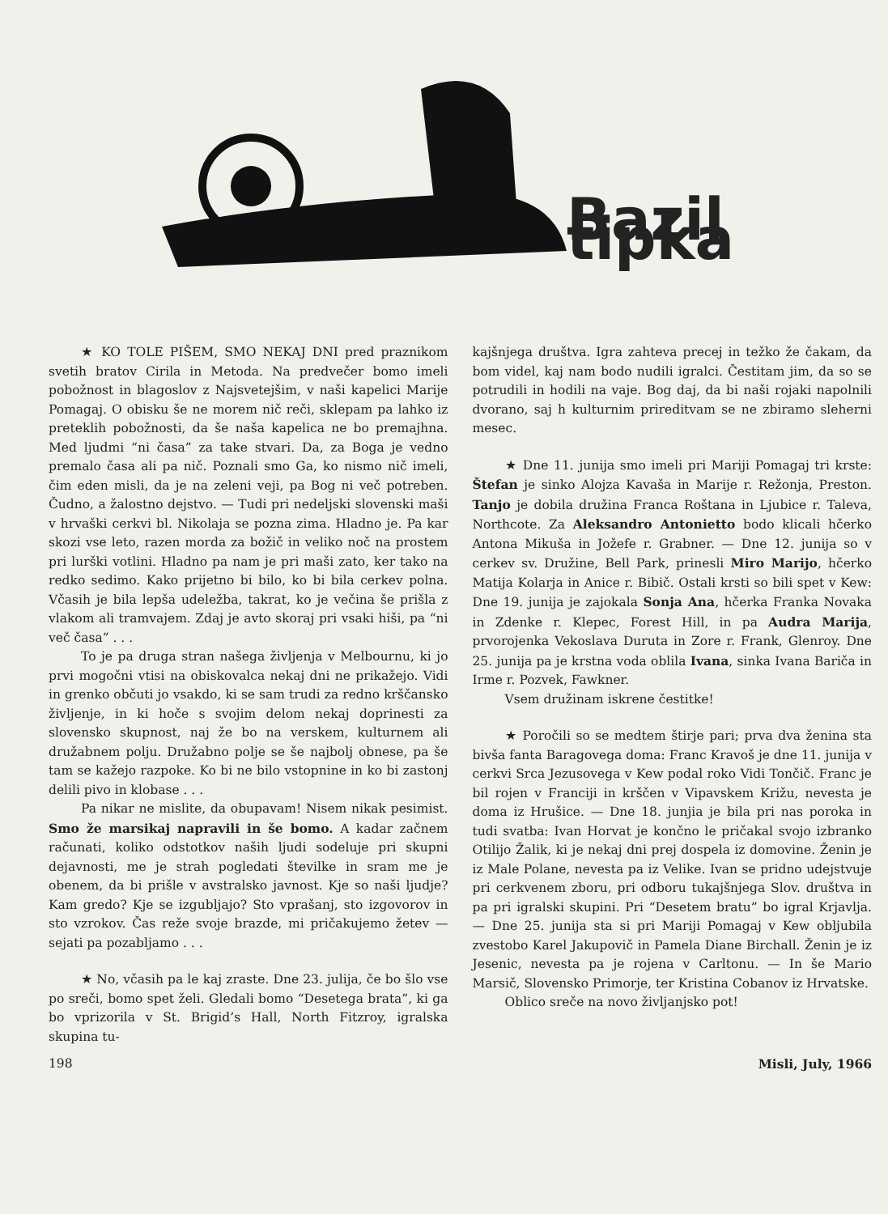Bazil tipka
★ KO TOLE PIŠEM, SMO NEKAJ DNI pred praznikom svetih bratov Cirila in Metoda. Na predvečer bomo imeli pobožnost in blagoslov z Najsvetejšim, v naši kapelici Marije Pomagaj. O obisku še ne morem nič reči, sklepam pa lahko iz preteklih pobožnosti, da še naša kapelica ne bo premajhna. Med ljudmi “ni časa” za take stvari. Da, za Boga je vedno premalo časa ali pa nič. Poznali smo Ga, ko nismo nič imeli, čim eden misli, da je na zeleni veji, pa Bog ni več potreben. Čudno, a žalostno dejstvo. — Tudi pri nedeljski slovenski maši v hrvaški cerkvi bl. Nikolaja se pozna zima. Hladno je. Pa kar skozi vse leto, razen morda za božič in veliko noč na prostem pri lurški votlini. Hladno pa nam je pri maši zato, ker tako na redko sedimo. Kako prijetno bi bilo, ko bi bila cerkev polna. Včasih je bila lepša udeležba, takrat, ko je večina še prišla z vlakom ali tramvajem. Zdaj je avto skoraj pri vsaki hiši, pa “ni več časa” . . .
To je pa druga stran našega življenja v Melbournu, ki jo prvi mogočni vtisi na obiskovalca nekaj dni ne prikažejo. Vidi in grenko občuti jo vsakdo, ki se sam trudi za redno krščansko življenje, in ki hoče s svojim delom nekaj doprinesti za slovensko skupnost, naj že bo na verskem, kulturnem ali družabnem polju. Družabno polje se še najbolj obnese, pa še tam se kažejo razpoke. Ko bi ne bilo vstopnine in ko bi zastonj delili pivo in klobase . . .
Pa nikar ne mislite, da obupavam! Nisem nikak pesimist. Smo že marsikaj napravili in še bomo. A kadar začnem računati, koliko odstotkov naših ljudi sodeluje pri skupni dejavnosti, me je strah pogledati številke in sram me je obenem, da bi prišle v avstralsko javnost. Kje so naši ljudje? Kam gredo? Kje se izgubljajo? Sto vprašanj, sto izgovorov in sto vzrokov. Čas reže svoje brazde, mi pričakujemo žetev — sejati pa pozabljamo . . .
★ No, včasih pa le kaj zraste. Dne 23. julija, če bo šlo vse po sreči, bomo spet želi. Gledali bomo “Desetega brata”, ki ga bo vprizorila v St. Brigid’s Hall, North Fitzroy, igralska skupina tu-
kajšnjega društva. Igra zahteva precej in težko že čakam, da bom videl, kaj nam bodo nudili igralci. Čestitam jim, da so se potrudili in hodili na vaje. Bog daj, da bi naši rojaki napolnili dvorano, saj h kulturnim prireditvam se ne zbiramo sleherni mesec.
★ Dne 11. junija smo imeli pri Mariji Pomagaj tri krste: Štefan je sinko Alojza Kavaša in Marije r. Režonja, Preston. Tanjo je dobila družina Franca Roštana in Ljubice r. Taleva, Northcote. Za Aleksandro Antonietto bodo klicali hčerko Antona Mikuša in Jožefe r. Grabner. — Dne 12. junija so v cerkev sv. Družine, Bell Park, prinesli Miro Marijo, hčerko Matija Kolarja in Anice r. Bibič. Ostali krsti so bili spet v Kew: Dne 19. junija je zajokala Sonja Ana, hčerka Franka Novaka in Zdenke r. Klepec, Forest Hill, in pa Audra Marija, prvorojenka Vekoslava Duruta in Zore r. Frank, Glenroy. Dne 25. junija pa je krstna voda oblila Ivana, sinka Ivana Bariča in Irme r. Pozvek, Fawkner.
Vsem družinam iskrene čestitke!
★ Poročili so se medtem štirje pari; prva dva ženina sta bivša fanta Baragovega doma: Franc Kravoš je dne 11. junija v cerkvi Srca Jezusovega v Kew podal roko Vidi Tončič. Franc je bil rojen v Franciji in krščen v Vipavskem Križu, nevesta je doma iz Hrušice. — Dne 18. junjia je bila pri nas poroka in tudi svatba: Ivan Horvat je končno le pričakal svojo izbranko Otilijo Žalik, ki je nekaj dni prej dospela iz domovine. Ženin je iz Male Polane, nevesta pa iz Velike. Ivan se pridno udejstvuje pri cerkvenem zboru, pri odboru tukajšnjega Slov. društva in pa pri igralski skupini. Pri “Desetem bratu” bo igral Krjavlja. — Dne 25. junija sta si pri Mariji Pomagaj v Kew obljubila zvestobo Karel Jakupovič in Pamela Diane Birchall. Ženin je iz Jesenic, nevesta pa je rojena v Carltonu. — In še Mario Marsič, Slovensko Primorje, ter Kristina Cobanov iz Hrvatske.
Oblico sreče na novo življanjsko pot!
198 Misli, July, 1966